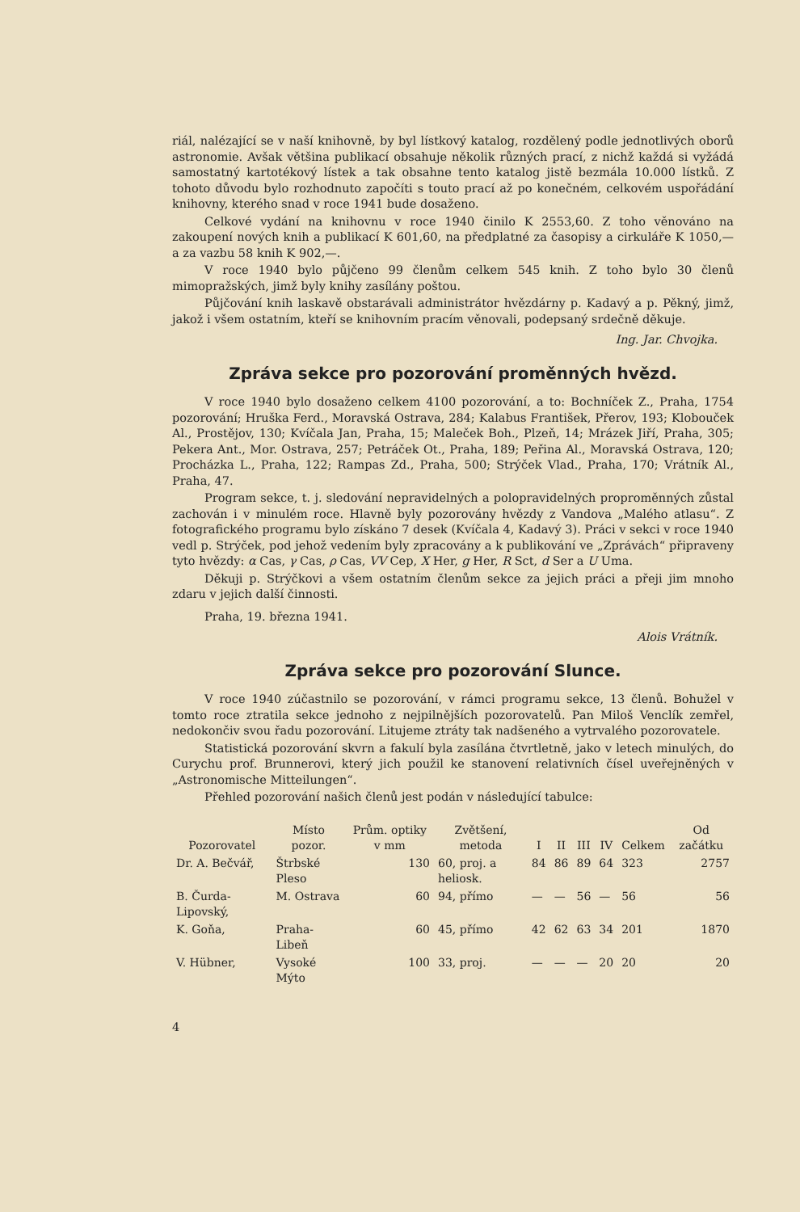riál, nalézající se v naší knihovně, by byl lístkový katalog, rozdělený podle jednotlivých oborů astronomie. Avšak většina publikací obsahuje několik různých prací, z nichž každá si vyžádá samostatný kartotékový lístek a tak obsahne tento katalog jistě bezmála 10.000 lístků. Z tohoto důvodu bylo rozhodnuto započíti s touto prací až po konečném, celkovém uspořádání knihovny, kterého snad v roce 1941 bude dosaženo.
Celkové vydání na knihovnu v roce 1940 činilo K 2553,60. Z toho věnováno na zakoupení nových knih a publikací K 601,60, na předplatné za časopisy a cirkuláře K 1050,— a za vazbu 58 knih K 902,—.
V roce 1940 bylo půjčeno 99 členům celkem 545 knih. Z toho bylo 30 členů mimopražských, jimž byly knihy zasílány poštou.
Půjčování knih laskavě obstarávali administrátor hvězdárny p. Kadavý a p. Pěkný, jimž, jakož i všem ostatním, kteří se knihovním pracím věnovali, podepsaný srdečně děkuje.
Ing. Jar. Chvojka.
Zpráva sekce pro pozorování proměnných hvězd.
V roce 1940 bylo dosaženo celkem 4100 pozorování, a to: Bochníček Z., Praha, 1754 pozorování; Hruška Ferd., Moravská Ostrava, 284; Kalabus František, Přerov, 193; Klobouček Al., Prostějov, 130; Kvíčala Jan, Praha, 15; Maleček Boh., Plzeň, 14; Mrázek Jiří, Praha, 305; Pekera Ant., Mor. Ostrava, 257; Petráček Ot., Praha, 189; Peřina Al., Moravská Ostrava, 120; Procházka L., Praha, 122; Rampas Zd., Praha, 500; Strýček Vlad., Praha, 170; Vrátník Al., Praha, 47.
Program sekce, t. j. sledování nepravidelných a polopravidelných proproměnných zůstal zachován i v minulém roce. Hlavně byly pozorovány hvězdy z Vandova „Malého atlasu“. Z fotografického programu bylo získáno 7 desek (Kvíčala 4, Kadavý 3). Práci v sekci v roce 1940 vedl p. Strýček, pod jehož vedením byly zpracovány a k publikování ve „Zprávách“ připraveny tyto hvězdy: α Cas, γ Cas, ρ Cas, VV Cep, X Her, g Her, R Sct, d Ser a U Uma.
Děkuji p. Strýčkovi a všem ostatním členům sekce za jejich práci a přeji jim mnoho zdaru v jejich další činnosti.
Praha, 19. března 1941.
Alois Vrátník.
Zpráva sekce pro pozorování Slunce.
V roce 1940 zúčastnilo se pozorování, v rámci programu sekce, 13 členů. Bohužel v tomto roce ztratila sekce jednoho z nejpilnějších pozorovatelů. Pan Miloš Venclík zemřel, nedokončiv svou řadu pozorování. Litujeme ztráty tak nadšeného a vytrvalého pozorovatele.
Statistická pozorování skvrn a fakulí byla zasílána čtvrtletně, jako v letech minulých, do Curychu prof. Brunnerovi, který jich použil ke stanovení relativních čísel uveřejněných v „Astronomische Mitteilungen“.
Přehled pozorování našich členů jest podán v následující tabulce:
| Pozorovatel | Místo pozor. | Prům. optiky v mm | Zvětšení, metoda | I | II | III | IV | Celkem | Od začátku |
| --- | --- | --- | --- | --- | --- | --- | --- | --- | --- |
| Dr. A. Bečvář, | Štrbské Pleso | 130 | 60, proj. a heliosk. | 84 | 86 | 89 | 64 | 323 | 2757 |
| B. Čurda-Lipovský, | M. Ostrava | 60 | 94, přímo | — | — | 56 | — | 56 | 56 |
| K. Goňa, | Praha-Libeň | 60 | 45, přímo | 42 | 62 | 63 | 34 | 201 | 1870 |
| V. Hübner, | Vysoké Mýto | 100 | 33, proj. | — | — | — | 20 | 20 | 20 |
4